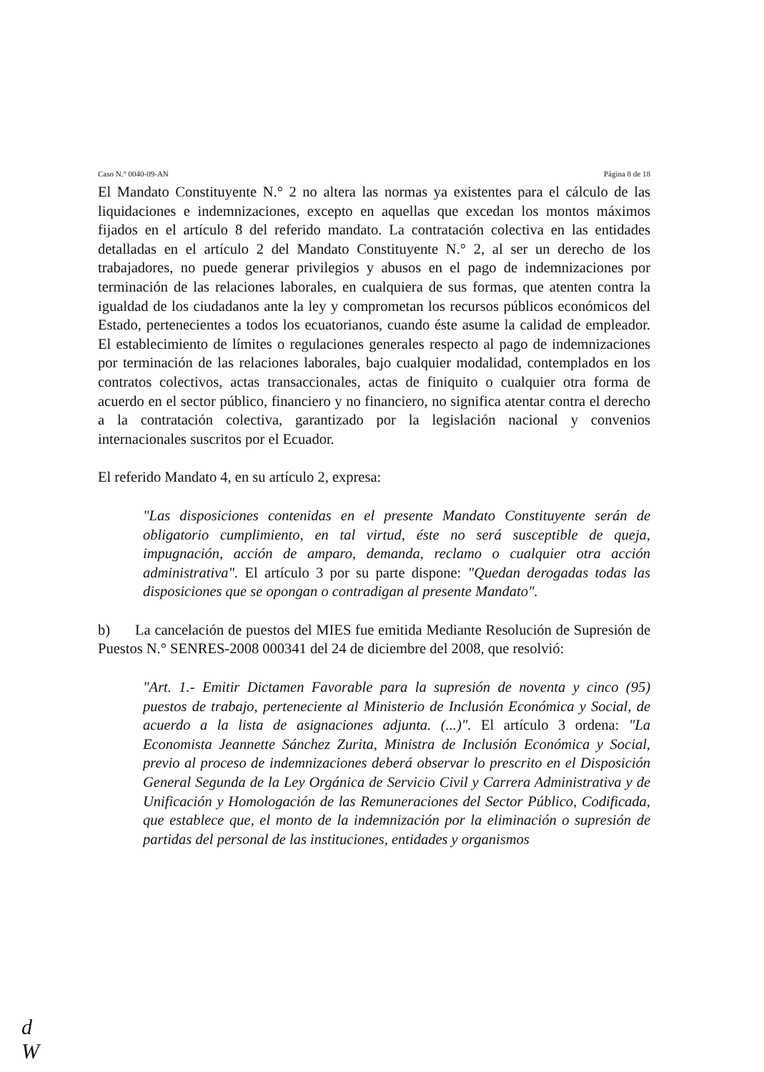Caso N.° 0040-09-AN Página 8 de 18
El Mandato Constituyente N.° 2 no altera las normas ya existentes para el cálculo de las liquidaciones e indemnizaciones, excepto en aquellas que excedan los montos máximos fijados en el artículo 8 del referido mandato. La contratación colectiva en las entidades detalladas en el artículo 2 del Mandato Constituyente N.° 2, al ser un derecho de los trabajadores, no puede generar privilegios y abusos en el pago de indemnizaciones por terminación de las relaciones laborales, en cualquiera de sus formas, que atenten contra la igualdad de los ciudadanos ante la ley y comprometan los recursos públicos económicos del Estado, pertenecientes a todos los ecuatorianos, cuando éste asume la calidad de empleador. El establecimiento de límites o regulaciones generales respecto al pago de indemnizaciones por terminación de las relaciones laborales, bajo cualquier modalidad, contemplados en los contratos colectivos, actas transaccionales, actas de finiquito o cualquier otra forma de acuerdo en el sector público, financiero y no financiero, no significa atentar contra el derecho a la contratación colectiva, garantizado por la legislación nacional y convenios internacionales suscritos por el Ecuador.
El referido Mandato 4, en su artículo 2, expresa:
"Las disposiciones contenidas en el presente Mandato Constituyente serán de obligatorio cumplimiento, en tal virtud, éste no será susceptible de queja, impugnación, acción de amparo, demanda, reclamo o cualquier otra acción administrativa". El artículo 3 por su parte dispone: "Quedan derogadas todas las disposiciones que se opongan o contradigan al presente Mandato".
b) La cancelación de puestos del MIES fue emitida Mediante Resolución de Supresión de Puestos N.° SENRES-2008 000341 del 24 de diciembre del 2008, que resolvió:
"Art. 1.- Emitir Dictamen Favorable para la supresión de noventa y cinco (95) puestos de trabajo, perteneciente al Ministerio de Inclusión Económica y Social, de acuerdo a la lista de asignaciones adjunta. (...)". El artículo 3 ordena: "La Economista Jeannette Sánchez Zurita, Ministra de Inclusión Económica y Social, previo al proceso de indemnizaciones deberá observar lo prescrito en el Disposición General Segunda de la Ley Orgánica de Servicio Civil y Carrera Administrativa y de Unificación y Homologación de las Remuneraciones del Sector Público, Codificada, que establece que, el monto de la indemnización por la eliminación o supresión de partidas del personal de las instituciones, entidades y organismos
d
W